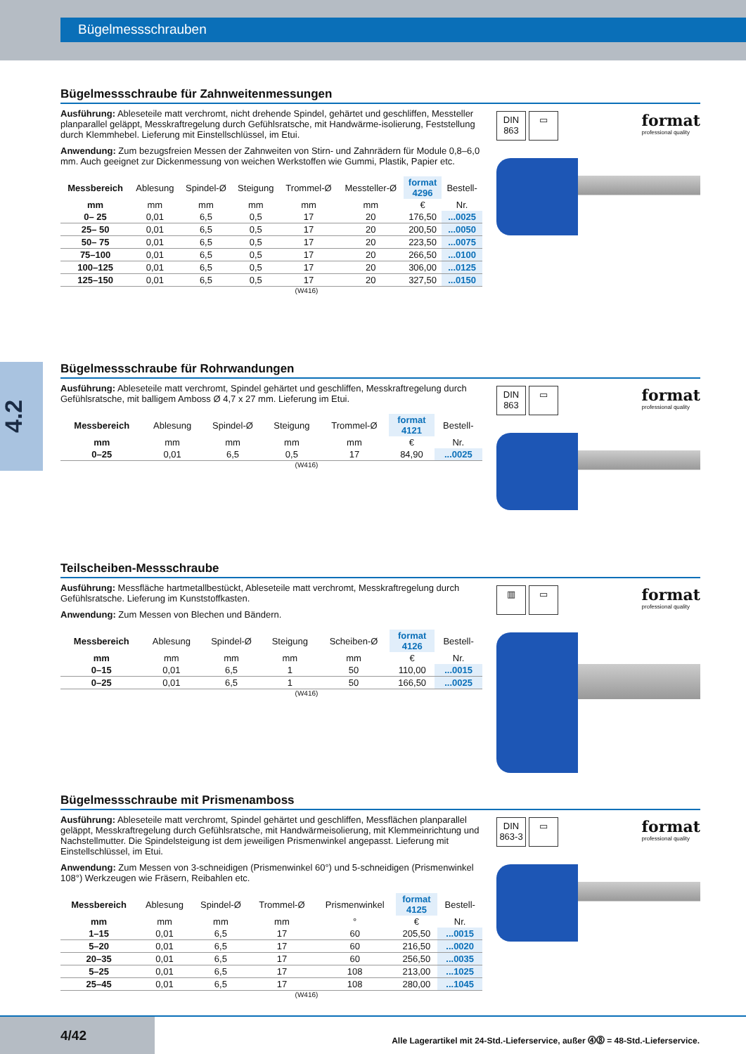Bügelmessschrauben
4.2
Bügelmessschraube für Zahnweitenmessungen
Ausführung: Ableseteile matt verchromt, nicht drehende Spindel, gehärtet und geschliffen, Messteller planparallel geläppt, Messkraftregelung durch Gefühlsratsche, mit Handwärme-isolierung, Feststellung durch Klemmhebel. Lieferung mit Einstellschlüssel, im Etui.
Anwendung: Zum bezugsfreien Messen der Zahnweiten von Stirn- und Zahnrädern für Module 0,8–6,0 mm. Auch geeignet zur Dickenmessung von weichen Werkstoffen wie Gummi, Plastik, Papier etc.
| Messbereich | Ablesung | Spindel-Ø | Steigung | Trommel-Ø | Messteller-Ø | format 4296 | Bestell- |
| --- | --- | --- | --- | --- | --- | --- | --- |
| mm | mm | mm | mm | mm | mm | € | Nr. |
| 0– 25 | 0,01 | 6,5 | 0,5 | 17 | 20 | 176,50 | ...0025 |
| 25– 50 | 0,01 | 6,5 | 0,5 | 17 | 20 | 200,50 | ...0050 |
| 50– 75 | 0,01 | 6,5 | 0,5 | 17 | 20 | 223,50 | ...0075 |
| 75–100 | 0,01 | 6,5 | 0,5 | 17 | 20 | 266,50 | ...0100 |
| 100–125 | 0,01 | 6,5 | 0,5 | 17 | 20 | 306,00 | ...0125 |
| 125–150 | 0,01 | 6,5 | 0,5 | 17 | 20 | 327,50 | ...0150 |
(W416)
DIN
863 ▭ format
professional quality
Bügelmessschraube für Rohrwandungen
Ausführung: Ableseteile matt verchromt, Spindel gehärtet und geschliffen, Messkraftregelung durch Gefühlsratsche, mit balligem Amboss Ø 4,7 x 27 mm. Lieferung im Etui.
| Messbereich | Ablesung | Spindel-Ø | Steigung | Trommel-Ø | format 4121 | Bestell- |
| --- | --- | --- | --- | --- | --- | --- |
| mm | mm | mm | mm | mm | € | Nr. |
| 0–25 | 0,01 | 6,5 | 0,5 | 17 | 84,90 | ...0025 |
(W416)
DIN
863 ▭ format
professional quality
Teilscheiben-Messschraube
Ausführung: Messfläche hartmetallbestückt, Ableseteile matt verchromt, Messkraftregelung durch Gefühlsratsche. Lieferung im Kunststoffkasten.
Anwendung: Zum Messen von Blechen und Bändern.
| Messbereich | Ablesung | Spindel-Ø | Steigung | Scheiben-Ø | format 4126 | Bestell- |
| --- | --- | --- | --- | --- | --- | --- |
| mm | mm | mm | mm | mm | € | Nr. |
| 0–15 | 0,01 | 6,5 | 1 | 50 | 110,00 | ...0015 |
| 0–25 | 0,01 | 6,5 | 1 | 50 | 166,50 | ...0025 |
(W416)
▥ ▭ format
professional quality
Bügelmessschraube mit Prismenamboss
Ausführung: Ableseteile matt verchromt, Spindel gehärtet und geschliffen, Messflächen planparallel geläppt, Messkraftregelung durch Gefühlsratsche, mit Handwärmeisolierung, mit Klemmeinrichtung und Nachstellmutter. Die Spindelsteigung ist dem jeweiligen Prismenwinkel angepasst. Lieferung mit Einstellschlüssel, im Etui.
Anwendung: Zum Messen von 3-schneidigen (Prismenwinkel 60°) und 5-schneidigen (Prismenwinkel 108°) Werkzeugen wie Fräsern, Reibahlen etc.
| Messbereich | Ablesung | Spindel-Ø | Trommel-Ø | Prismenwinkel | format 4125 | Bestell- |
| --- | --- | --- | --- | --- | --- | --- |
| mm | mm | mm | mm | ° | € | Nr. |
| 1–15 | 0,01 | 6,5 | 17 | 60 | 205,50 | ...0015 |
| 5–20 | 0,01 | 6,5 | 17 | 60 | 216,50 | ...0020 |
| 20–35 | 0,01 | 6,5 | 17 | 60 | 256,50 | ...0035 |
| 5–25 | 0,01 | 6,5 | 17 | 108 | 213,00 | ...1025 |
| 25–45 | 0,01 | 6,5 | 17 | 108 | 280,00 | ...1045 |
(W416)
DIN
863-3 ▭ format
professional quality
4/42
Alle Lagerartikel mit 24-Std.-Lieferservice, außer ⓸⓼ = 48-Std.-Lieferservice.